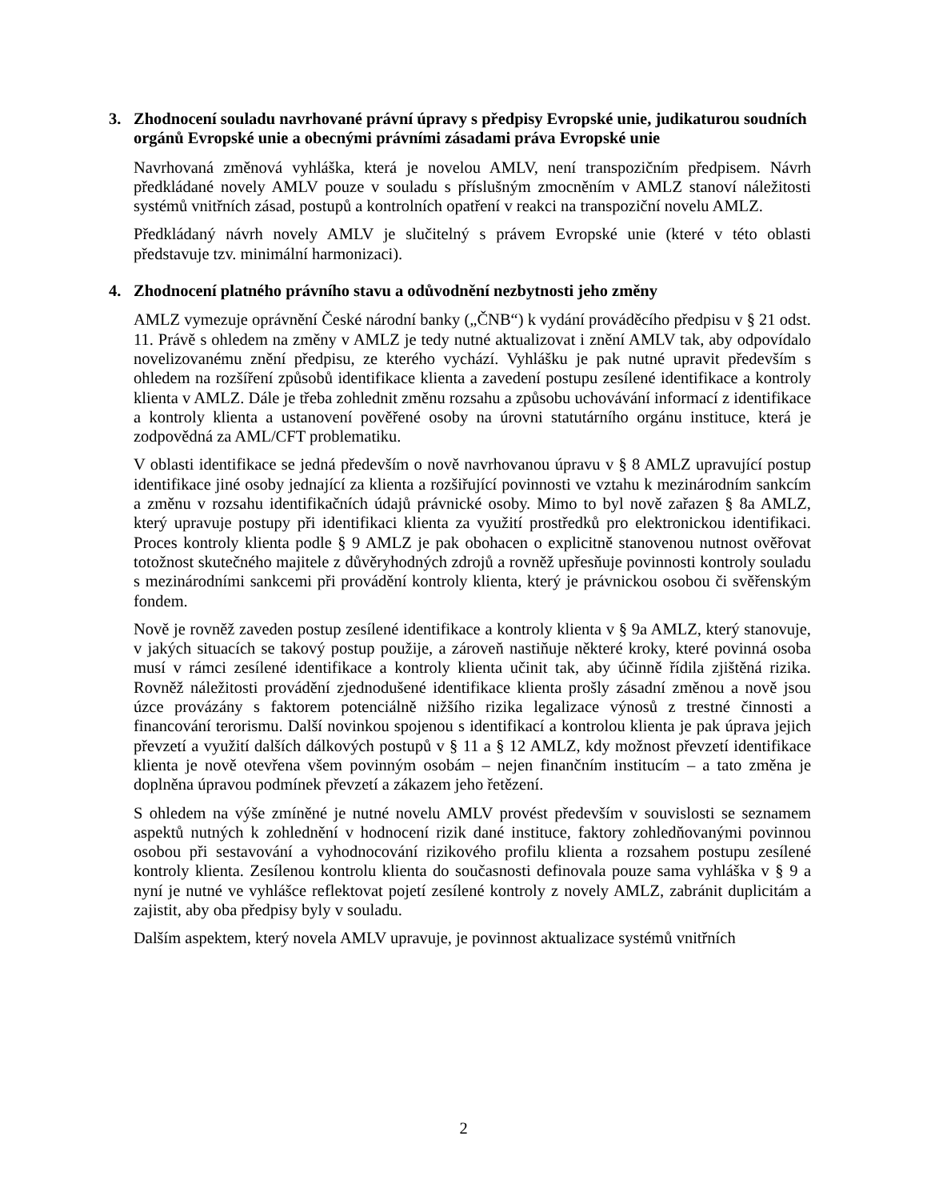3. Zhodnocení souladu navrhované právní úpravy s předpisy Evropské unie, judikaturou soudních orgánů Evropské unie a obecnými právními zásadami práva Evropské unie
Navrhovaná změnová vyhláška, která je novelou AMLV, není transpozičním předpisem. Návrh předkládané novely AMLV pouze v souladu s příslušným zmocněním v AMLZ stanoví náležitosti systémů vnitřních zásad, postupů a kontrolních opatření v reakci na transpoziční novelu AMLZ.
Předkládaný návrh novely AMLV je slučitelný s právem Evropské unie (které v této oblasti představuje tzv. minimální harmonizaci).
4. Zhodnocení platného právního stavu a odůvodnění nezbytnosti jeho změny
AMLZ vymezuje oprávnění České národní banky („ČNB“) k vydání prováděcího předpisu v § 21 odst. 11. Právě s ohledem na změny v AMLZ je tedy nutné aktualizovat i znění AMLV tak, aby odpovídalo novelizovanému znění předpisu, ze kterého vychází. Vyhlášku je pak nutné upravit především s ohledem na rozšíření způsobů identifikace klienta a zavedení postupu zesílené identifikace a kontroly klienta v AMLZ. Dále je třeba zohlednit změnu rozsahu a způsobu uchovávání informací z identifikace a kontroly klienta a ustanovení pověřené osoby na úrovni statutárního orgánu instituce, která je zodpovědná za AML/CFT problematiku.
V oblasti identifikace se jedná především o nově navrhovanou úpravu v § 8 AMLZ upravující postup identifikace jiné osoby jednající za klienta a rozšiřující povinnosti ve vztahu k mezinárodním sankcím a změnu v rozsahu identifikačních údajů právnické osoby. Mimo to byl nově zařazen § 8a AMLZ, který upravuje postupy při identifikaci klienta za využití prostředků pro elektronickou identifikaci. Proces kontroly klienta podle § 9 AMLZ je pak obohacen o explicitně stanovenou nutnost ověřovat totožnost skutečného majitele z důvěryhodných zdrojů a rovněž upřesňuje povinnosti kontroly souladu s mezinárodními sankcemi při provádění kontroly klienta, který je právnickou osobou či svěřenským fondem.
Nově je rovněž zaveden postup zesílené identifikace a kontroly klienta v § 9a AMLZ, který stanovuje, v jakých situacích se takový postup použije, a zároveň nastiňuje některé kroky, které povinná osoba musí v rámci zesílené identifikace a kontroly klienta učinit tak, aby účinně řídila zjištěná rizika. Rovněž náležitosti provádění zjednodušené identifikace klienta prošly zásadní změnou a nově jsou úzce provázány s faktorem potenciálně nižšího rizika legalizace výnosů z trestné činnosti a financování terorismu. Další novinkou spojenou s identifikací a kontrolou klienta je pak úprava jejich převzetí a využití dalších dálkových postupů v § 11 a § 12 AMLZ, kdy možnost převzetí identifikace klienta je nově otevřena všem povinným osobám – nejen finančním institucím – a tato změna je doplněna úpravou podmínek převzetí a zákazem jeho řetězení.
S ohledem na výše zmíněné je nutné novelu AMLV provést především v souvislosti se seznamem aspektů nutných k zohlednění v hodnocení rizik dané instituce, faktory zohledňovanými povinnou osobou při sestavování a vyhodnocování rizikového profilu klienta a rozsahem postupu zesílené kontroly klienta. Zesílenou kontrolu klienta do současnosti definovala pouze sama vyhláška v § 9 a nyní je nutné ve vyhlášce reflektovat pojetí zesílené kontroly z novely AMLZ, zabránit duplicitám a zajistit, aby oba předpisy byly v souladu.
Dalším aspektem, který novela AMLV upravuje, je povinnost aktualizace systémů vnitřních
2